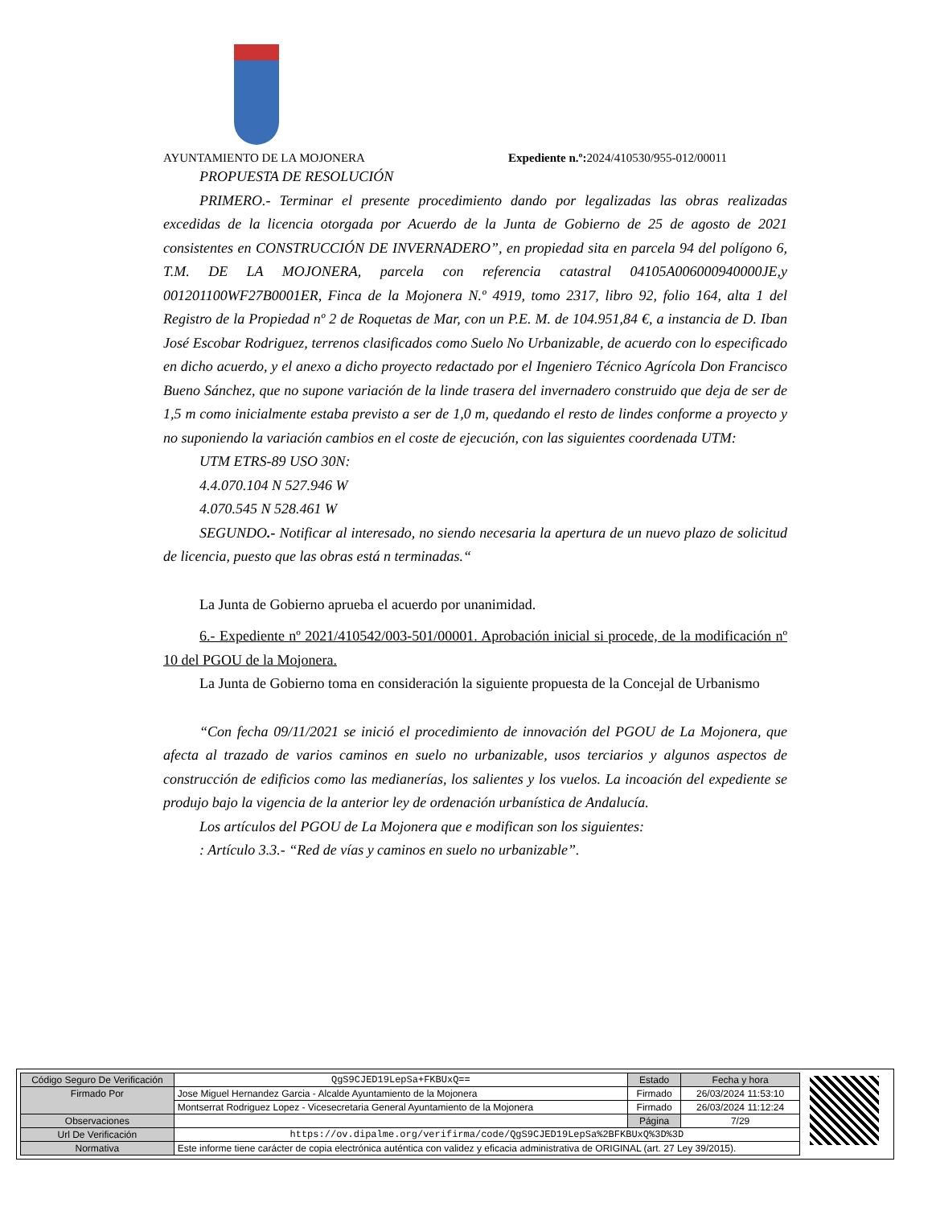AYUNTAMIENTO DE LA MOJONERA Expediente n.º: 2024/410530/955-012/00011
PROPUESTA DE RESOLUCIÓN
PRIMERO.- Terminar el presente procedimiento dando por legalizadas las obras realizadas excedidas de la licencia otorgada por Acuerdo de la Junta de Gobierno de 25 de agosto de 2021 consistentes en CONSTRUCCIÓN DE INVERNADERO”, en propiedad sita en parcela 94 del polígono 6, T.M. DE LA MOJONERA, parcela con referencia catastral 04105A006000940000JE,y 001201100WF27B0001ER, Finca de la Mojonera N.º 4919, tomo 2317, libro 92, folio 164, alta 1 del Registro de la Propiedad nº 2 de Roquetas de Mar, con un P.E. M. de 104.951,84 €, a instancia de D. Iban José Escobar Rodriguez, terrenos clasificados como Suelo No Urbanizable, de acuerdo con lo especificado en dicho acuerdo, y el anexo a dicho proyecto redactado por el Ingeniero Técnico Agrícola Don Francisco Bueno Sánchez, que no supone variación de la linde trasera del invernadero construido que deja de ser de 1,5 m como inicialmente estaba previsto a ser de 1,0 m, quedando el resto de lindes conforme a proyecto y no suponiendo la variación cambios en el coste de ejecución, con las siguientes coordenada UTM:
UTM ETRS-89 USO 30N:
4.4.070.104 N 527.946 W
4.070.545 N 528.461 W
SEGUNDO.- Notificar al interesado, no siendo necesaria la apertura de un nuevo plazo de solicitud de licencia, puesto que las obras está n terminadas.“
La Junta de Gobierno aprueba el acuerdo por unanimidad.
6.- Expediente nº 2021/410542/003-501/00001. Aprobación inicial si procede, de la modificación nº 10 del PGOU de la Mojonera.
La Junta de Gobierno toma en consideración la siguiente propuesta de la Concejal de Urbanismo
“Con fecha 09/11/2021 se inició el procedimiento de innovación del PGOU de La Mojonera, que afecta al trazado de varios caminos en suelo no urbanizable, usos terciarios y algunos aspectos de construcción de edificios como las medianerías, los salientes y los vuelos. La incoación del expediente se produjo bajo la vigencia de la anterior ley de ordenación urbanística de Andalucía.
Los artículos del PGOU de La Mojonera que e modifican son los siguientes:
: Artículo 3.3.- “Red de vías y caminos en suelo no urbanizable”.
| Código Seguro De Verificación | QgS9CJED19LepSa+FKBUxQ== | Estado | Fecha y hora |
| Firmado Por | Jose Miguel Hernandez Garcia - Alcalde Ayuntamiento de la Mojonera | Firmado | 26/03/2024 11:53:10 |
| | Montserrat Rodriguez Lopez - Vicesecretaria General Ayuntamiento de la Mojonera | Firmado | 26/03/2024 11:12:24 |
| Observaciones | | Página | 7/29 |
| Url De Verificación | https://ov.dipalme.org/verifirma/code/QgS9CJED19LepSa%2BFKBUxQ%3D%3D | | |
| Normativa | Este informe tiene carácter de copia electrónica auténtica con validez y eficacia administrativa de ORIGINAL (art. 27 Ley 39/2015). | | |